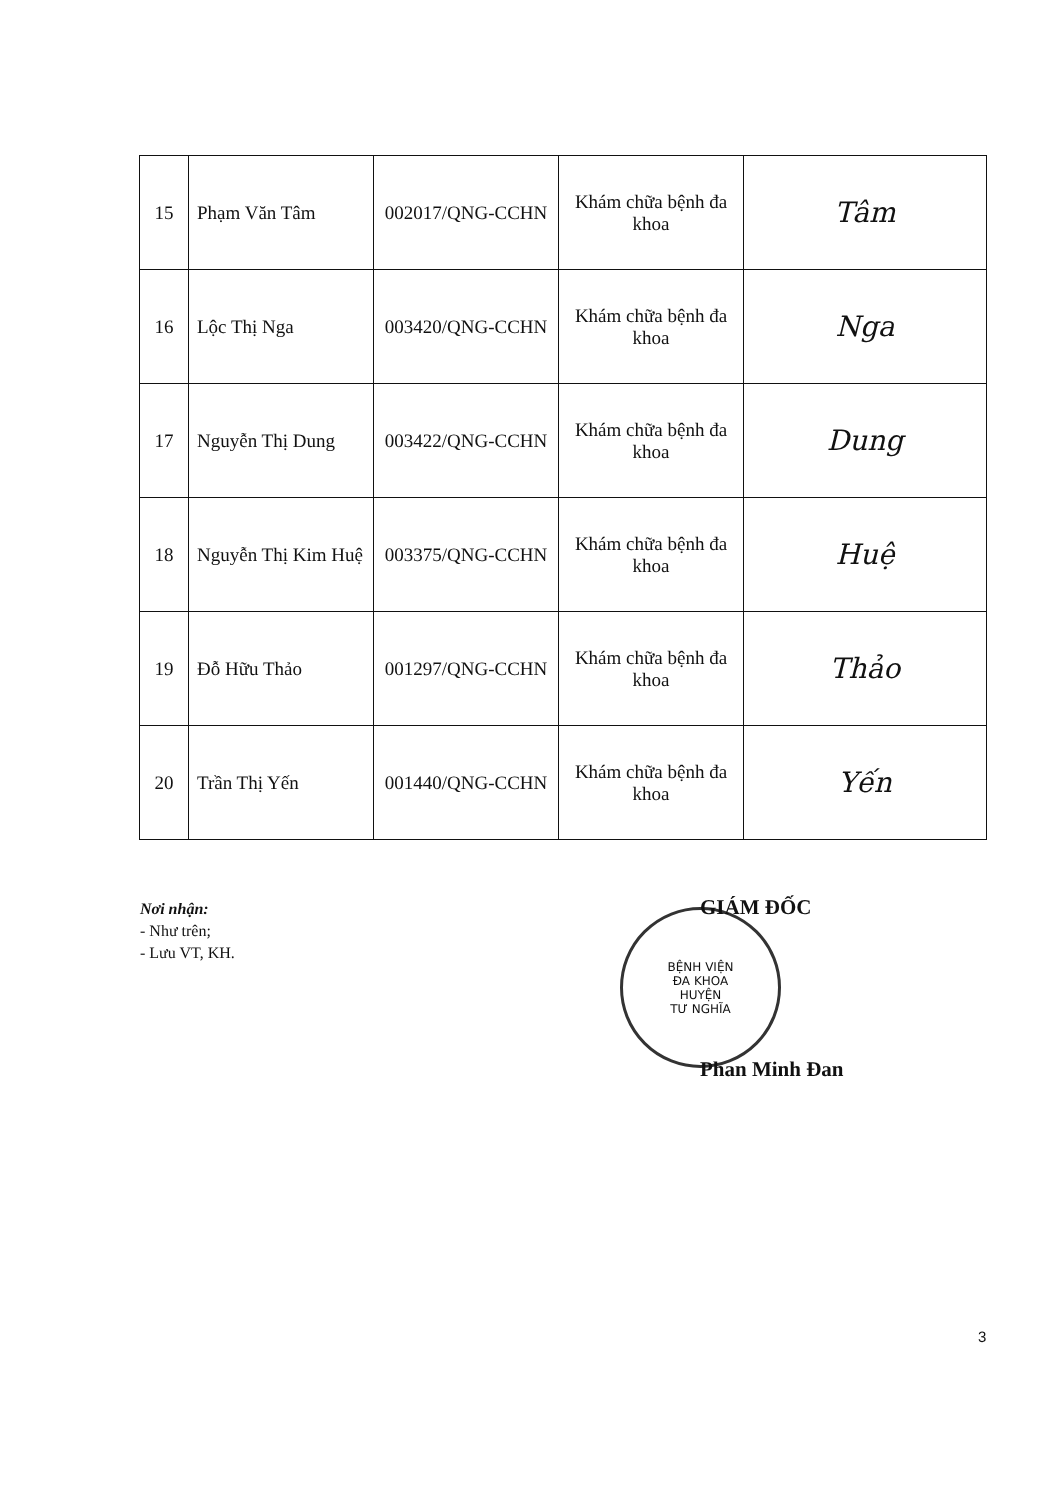| 15 | Phạm Văn Tâm | 002017/QNG-CCHN | Khám chữa bệnh đa khoa | Tâm |
| 16 | Lộc Thị Nga | 003420/QNG-CCHN | Khám chữa bệnh đa khoa | Nga |
| 17 | Nguyễn Thị Dung | 003422/QNG-CCHN | Khám chữa bệnh đa khoa | Dung |
| 18 | Nguyễn Thị Kim Huệ | 003375/QNG-CCHN | Khám chữa bệnh đa khoa | Huệ |
| 19 | Đỗ Hữu Thảo | 001297/QNG-CCHN | Khám chữa bệnh đa khoa | Thảo |
| 20 | Trần Thị Yến | 001440/QNG-CCHN | Khám chữa bệnh đa khoa | Yến |
Nơi nhận:
- Như trên;
- Lưu VT, KH.
BỆNH VIỆN
ĐA KHOA
HUYỆN
TƯ NGHĨA
GIÁM ĐỐC
Phan Minh Đan
3